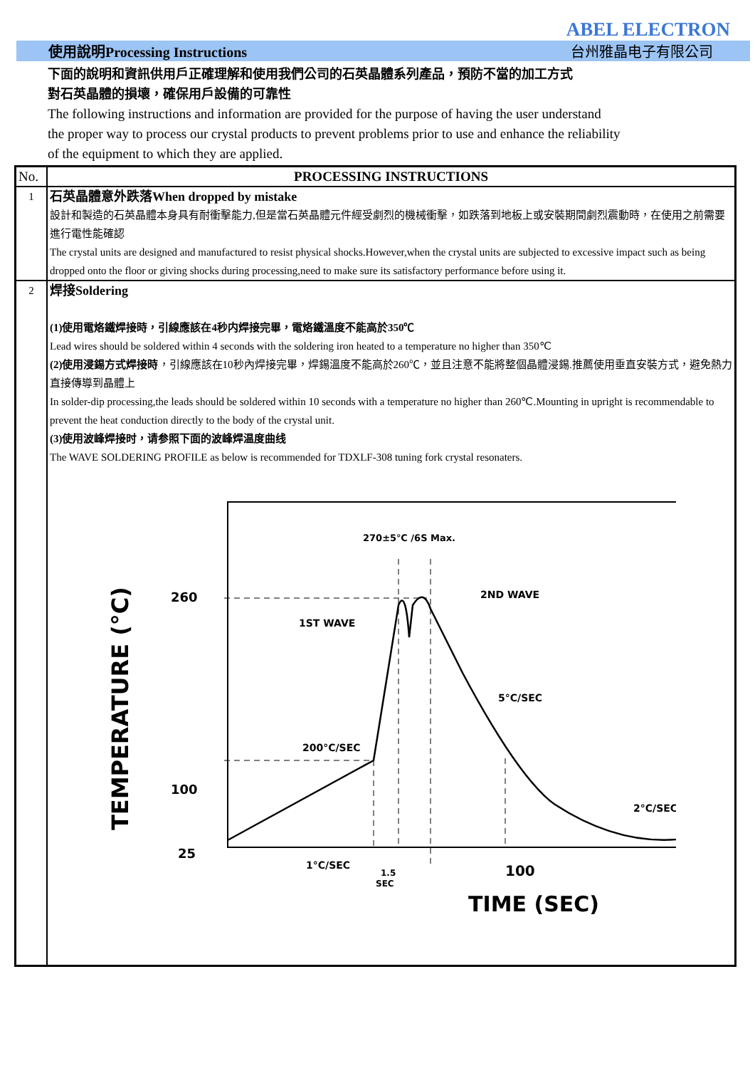ABEL ELECTRON
使用說明Processing Instructions 台州雅晶电子有限公司
下面的說明和資訊供用戶正確理解和使用我們公司的石英晶體系列產品，預防不當的加工方式
對石英晶體的損壞，確保用戶設備的可靠性
The following instructions and information are provided for the purpose of having the user understand
the proper way to process our crystal products to prevent problems prior to use and enhance the reliability
of the equipment to which they are applied.
| No. | PROCESSING INSTRUCTIONS |
| --- | --- |
| 1 | 石英晶體意外跌落When dropped by mistake 設計和製造的石英晶體本身具有耐衝擊能力,但是當石英晶體元件經受劇烈的機械衝擊，如跌落到地板上或安裝期間劇烈震動時，在使用之前需要進行電性能確認 The crystal units are designed and manufactured to resist physical shocks.However,when the crystal units are subjected to excessive impact such as being dropped onto the floor or giving shocks during processing,need to make sure its satisfactory performance before using it. |
| 2 | 焊接Soldering (1)使用電烙鐵焊接時，引線應該在4秒内焊接完畢，電烙鐵溫度不能高於350℃ Lead wires should be soldered within 4 seconds with the soldering iron heated to a temperature no higher than 350℃ (2)使用浸錫方式焊接時 ，引線應該在10秒內焊接完畢，焊錫溫度不能高於260℃，並且注意不能將整個晶體浸錫.推薦使用垂直安裝方式，避免熱力直接傳導到晶體上 In solder-dip processing,the leads should be soldered within 10 seconds with a temperature no higher than 260℃.Mounting in upright is recommendable to prevent the heat conduction directly to the body of the crystal unit. (3)使用波峰焊接时，请参照下面的波峰焊温度曲线 The WAVE SOLDERING PROFILE as below is recommended for TDXLF-308 tuning fork crystal resonaters. TEMPERATURE (°C) 260 100 25 100 TIME (SEC) 270±5℃ /6S Max. 2ND WAVE 1ST WAVE 5°C/SEC 200°C/SEC 2°C/SEC 1°C/SEC 1.5 SEC |